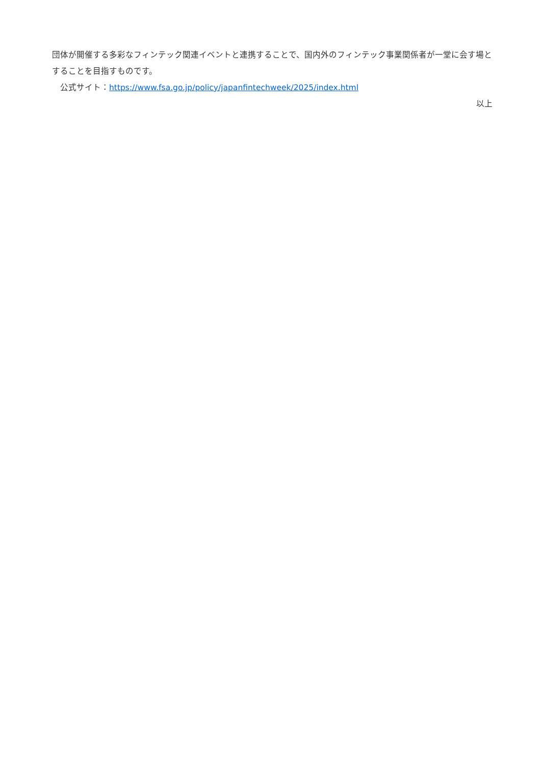団体が開催する多彩なフィンテック関連イベントと連携することで、国内外のフィンテック事業関係者が一堂に会す場とすることを目指すものです。
　公式サイト：https://www.fsa.go.jp/policy/japanfintechweek/2025/index.html
以上